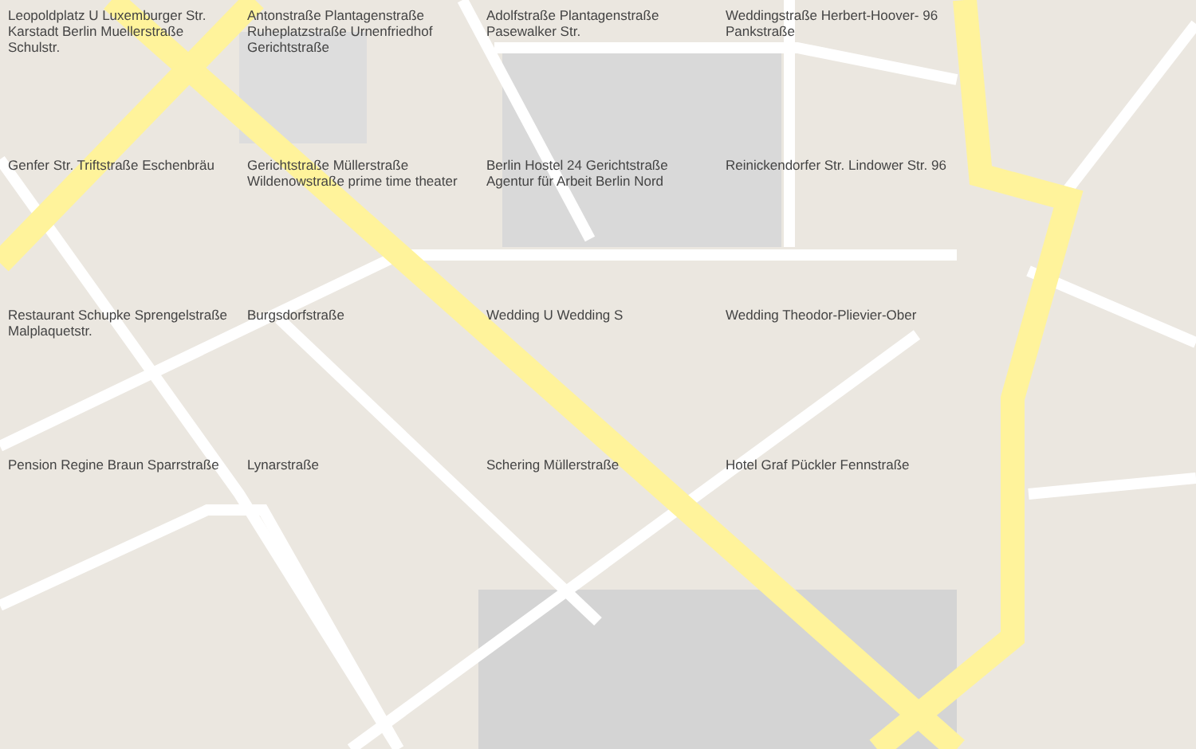Leopoldplatz U Luxemburger Str. Karstadt Berlin Muellerstraße Schulstr.
Antonstraße Plantagenstraße Ruheplatzstraße Urnenfriedhof Gerichtstraße
Adolfstraße Plantagenstraße Pasewalker Str.
Weddingstraße Herbert-Hoover- 96 Pankstraße
Genfer Str. Triftstraße Eschenbräu
Gerichtstraße Müllerstraße Wildenowstraße prime time theater
Berlin Hostel 24 Gerichtstraße Agentur für Arbeit Berlin Nord
Reinickendorfer Str. Lindower Str. 96
Restaurant Schupke Sprengelstraße Malplaquetstr.
Burgsdorfstraße
Wedding U Wedding S
Wedding Theodor-Plievier-Ober
Pension Regine Braun Sparrstraße
Lynarstraße
Schering Müllerstraße
Hotel Graf Pückler Fennstraße